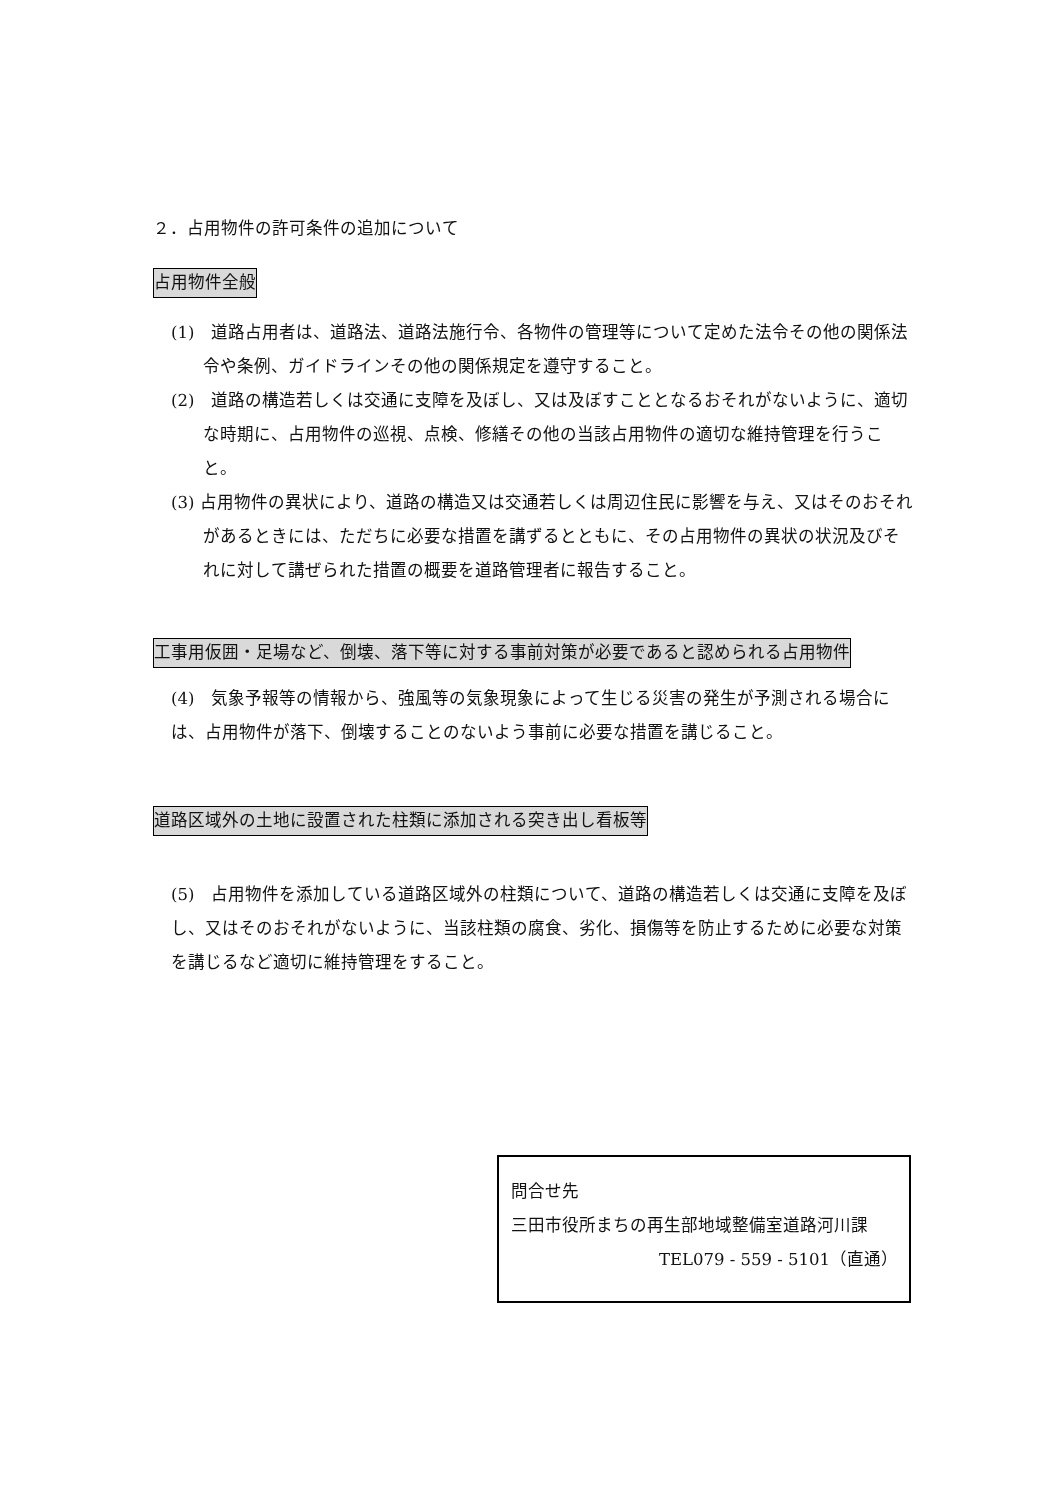２．占用物件の許可条件の追加について
占用物件全般
(1)　道路占用者は、道路法、道路法施行令、各物件の管理等について定めた法令その他の関係法令や条例、ガイドラインその他の関係規定を遵守すること。
(2)　道路の構造若しくは交通に支障を及ぼし、又は及ぼすこととなるおそれがないように、適切な時期に、占用物件の巡視、点検、修繕その他の当該占用物件の適切な維持管理を行うこと。
(3) 占用物件の異状により、道路の構造又は交通若しくは周辺住民に影響を与え、又はそのおそれがあるときには、ただちに必要な措置を講ずるとともに、その占用物件の異状の状況及びそれに対して講ぜられた措置の概要を道路管理者に報告すること。
工事用仮囲・足場など、倒壊、落下等に対する事前対策が必要であると認められる占用物件
(4)　気象予報等の情報から、強風等の気象現象によって生じる災害の発生が予測される場合には、占用物件が落下、倒壊することのないよう事前に必要な措置を講じること。
道路区域外の土地に設置された柱類に添加される突き出し看板等
(5)　占用物件を添加している道路区域外の柱類について、道路の構造若しくは交通に支障を及ぼし、又はそのおそれがないように、当該柱類の腐食、劣化、損傷等を防止するために必要な対策を講じるなど適切に維持管理をすること。
問合せ先
三田市役所まちの再生部地域整備室道路河川課
TEL079 - 559 - 5101（直通）